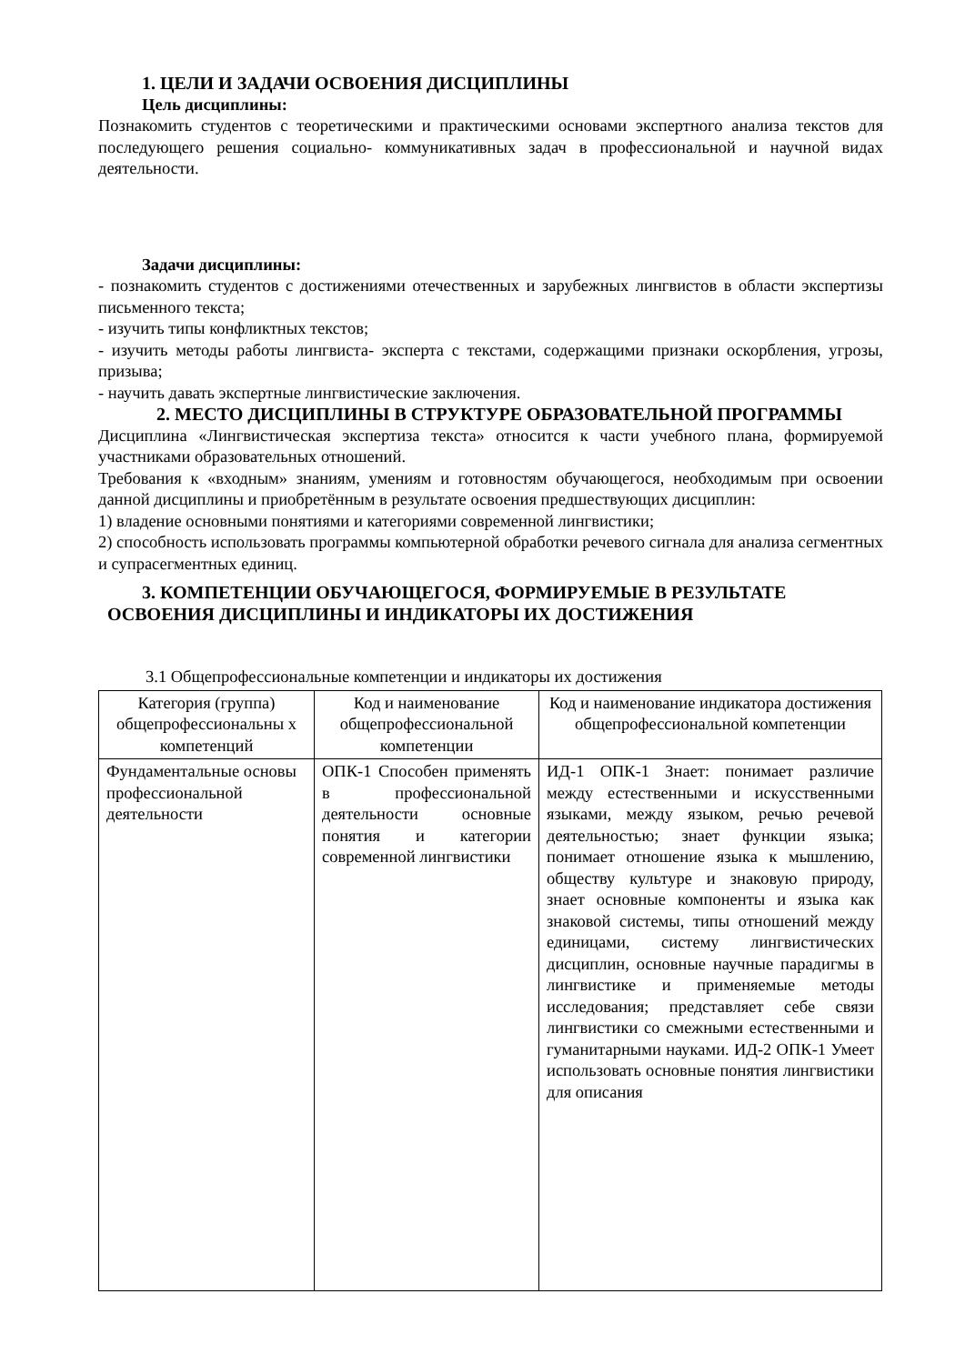1. ЦЕЛИ И ЗАДАЧИ ОСВОЕНИЯ ДИСЦИПЛИНЫ
Цель дисциплины:
Познакомить студентов с теоретическими и практическими основами экспертного анализа текстов для последующего решения социально- коммуникативных задач в профессиональной и научной видах деятельности.
Задачи дисциплины:
- познакомить студентов с достижениями отечественных и зарубежных лингвистов в области экспертизы письменного текста;
- изучить типы конфликтных текстов;
- изучить методы работы лингвиста- эксперта с текстами, содержащими признаки оскорбления, угрозы, призыва;
- научить давать экспертные лингвистические заключения.
2. МЕСТО ДИСЦИПЛИНЫ В СТРУКТУРЕ ОБРАЗОВАТЕЛЬНОЙ ПРОГРАММЫ
Дисциплина «Лингвистическая экспертиза текста» относится к части учебного плана, формируемой участниками образовательных отношений.
Требования к «входным» знаниям, умениям и готовностям обучающегося, необходимым при освоении данной дисциплины и приобретённым в результате освоения предшествующих дисциплин:
1) владение основными понятиями и категориями современной лингвистики;
2) способность использовать программы компьютерной обработки речевого сигнала для анализа сегментных и супрасегментных единиц.
3. КОМПЕТЕНЦИИ ОБУЧАЮЩЕГОСЯ, ФОРМИРУЕМЫЕ В РЕЗУЛЬТАТЕ
ОСВОЕНИЯ ДИСЦИПЛИНЫ И ИНДИКАТОРЫ ИХ ДОСТИЖЕНИЯ
3.1 Общепрофессиональные компетенции и индикаторы их достижения
| Категория (группа) общепрофессиональны х компетенций | Код и наименование общепрофессиональной компетенции | Код и наименование индикатора достижения общепрофессиональной компетенции |
| --- | --- | --- |
| Фундаментальные основы профессиональной деятельности | ОПК-1 Способен применять в профессиональной деятельности основные понятия и категории современной лингвистики | ИД-1 ОПК-1 Знает: понимает различие между естественными и искусственными языками, между языком, речью речевой деятельностью; знает функции языка; понимает отношение языка к мышлению, обществу культуре и знаковую природу, знает основные компоненты и языка как знаковой системы, типы отношений между единицами, систему лингвистических дисциплин, основные научные парадигмы в лингвистике и применяемые методы исследования; представляет себе связи лингвистики со смежными естественными и гуманитарными науками. ИД-2 ОПК-1 Умеет использовать основные понятия лингвистики для описания |